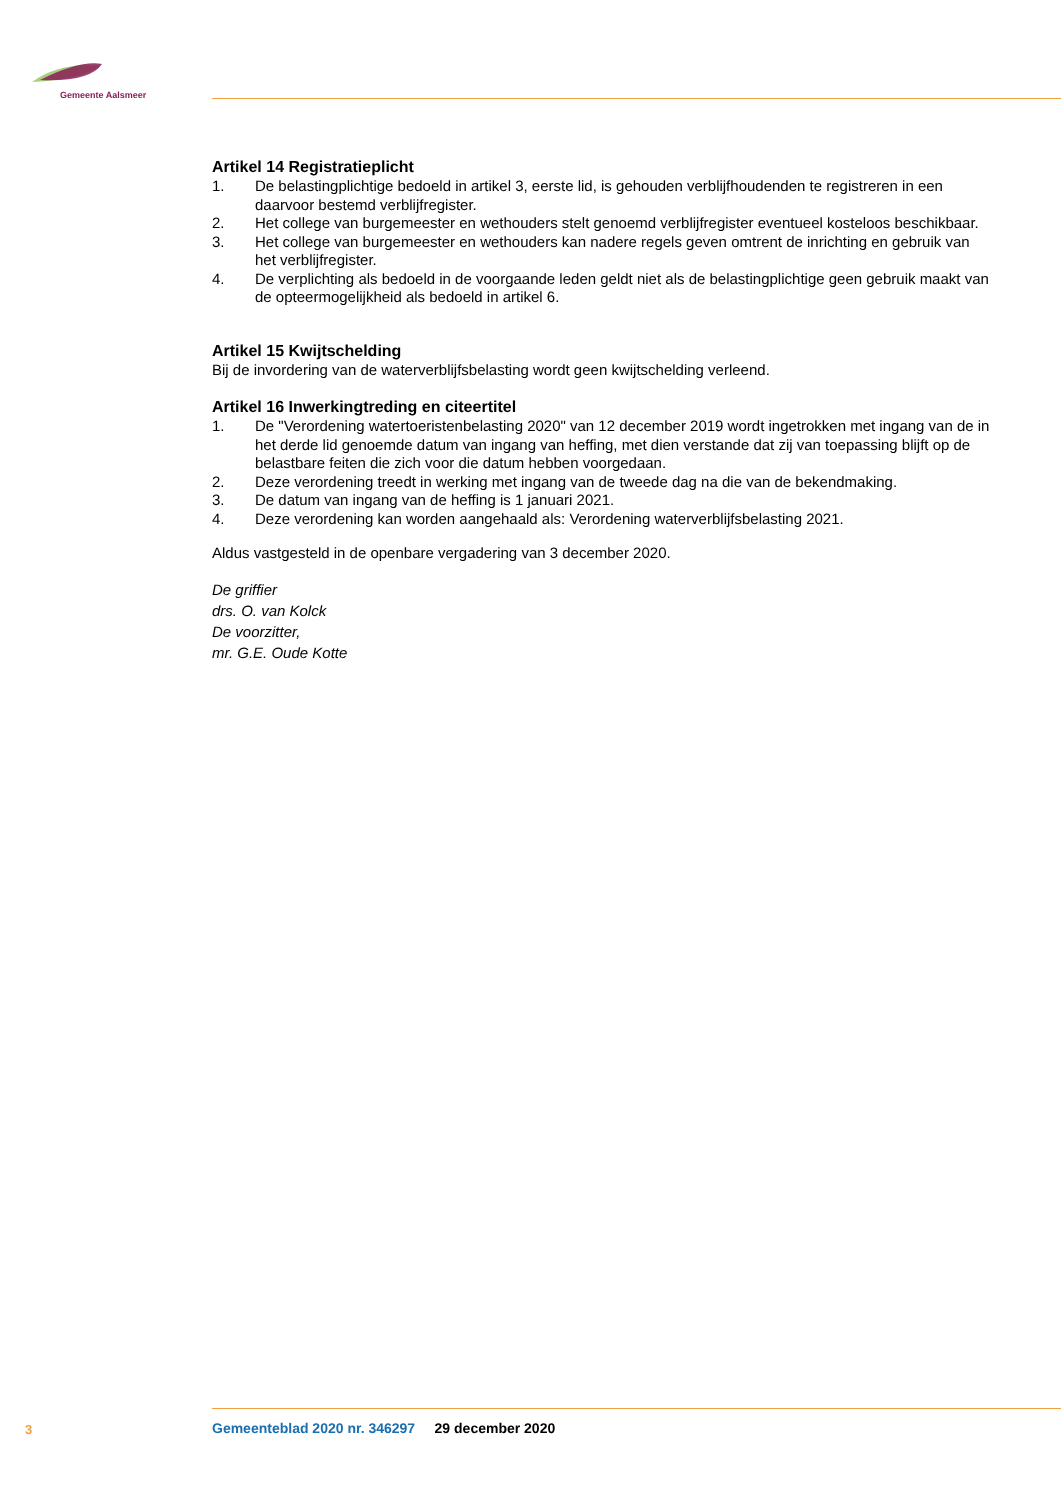Gemeente Aalsmeer
Artikel 14 Registratieplicht
1. De belastingplichtige bedoeld in artikel 3, eerste lid, is gehouden verblijfhoudenden te registreren in een daarvoor bestemd verblijfregister.
2. Het college van burgemeester en wethouders stelt genoemd verblijfregister eventueel kosteloos beschikbaar.
3. Het college van burgemeester en wethouders kan nadere regels geven omtrent de inrichting en gebruik van het verblijfregister.
4. De verplichting als bedoeld in de voorgaande leden geldt niet als de belastingplichtige geen gebruik maakt van de opteermogelijkheid als bedoeld in artikel 6.
Artikel 15 Kwijtschelding
Bij de invordering van de waterverblijfsbelasting wordt geen kwijtschelding verleend.
Artikel 16 Inwerkingtreding en citeertitel
1. De "Verordening watertoeristenbelasting 2020" van 12 december 2019 wordt ingetrokken met ingang van de in het derde lid genoemde datum van ingang van heffing, met dien verstande dat zij van toepassing blijft op de belastbare feiten die zich voor die datum hebben voorgedaan.
2. Deze verordening treedt in werking met ingang van de tweede dag na die van de bekendmaking.
3. De datum van ingang van de heffing is 1 januari 2021.
4. Deze verordening kan worden aangehaald als: Verordening waterverblijfsbelasting 2021.
Aldus vastgesteld in de openbare vergadering van 3 december 2020.
De griffier
drs. O. van Kolck
De voorzitter,
mr. G.E. Oude Kotte
3
Gemeenteblad 2020 nr. 346297 29 december 2020